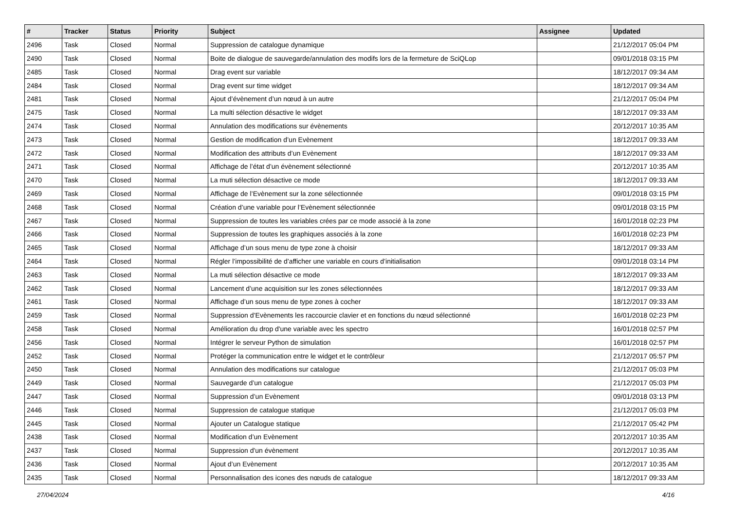| # | Tracker | Status | Priority | Subject | Assignee | Updated |
| --- | --- | --- | --- | --- | --- | --- |
| 2496 | Task | Closed | Normal | Suppression de catalogue dynamique | | 21/12/2017 05:04 PM |
| 2490 | Task | Closed | Normal | Boite de dialogue de sauvegarde/annulation des modifs lors de la fermeture de SciQLop | | 09/01/2018 03:15 PM |
| 2485 | Task | Closed | Normal | Drag event sur variable | | 18/12/2017 09:34 AM |
| 2484 | Task | Closed | Normal | Drag event sur time widget | | 18/12/2017 09:34 AM |
| 2481 | Task | Closed | Normal | Ajout d’évènement d’un nœud à un autre | | 21/12/2017 05:04 PM |
| 2475 | Task | Closed | Normal | La multi sélection désactive le widget | | 18/12/2017 09:33 AM |
| 2474 | Task | Closed | Normal | Annulation des modifications sur évènements | | 20/12/2017 10:35 AM |
| 2473 | Task | Closed | Normal | Gestion de modification d’un Evènement | | 18/12/2017 09:33 AM |
| 2472 | Task | Closed | Normal | Modification des attributs d’un Evènement | | 18/12/2017 09:33 AM |
| 2471 | Task | Closed | Normal | Affichage de l’état d’un évènement sélectionné | | 20/12/2017 10:35 AM |
| 2470 | Task | Closed | Normal | La muti sélection désactive ce mode | | 18/12/2017 09:33 AM |
| 2469 | Task | Closed | Normal | Affichage de l’Evènement sur la zone sélectionnée | | 09/01/2018 03:15 PM |
| 2468 | Task | Closed | Normal | Création d’une variable pour l’Evènement sélectionnée | | 09/01/2018 03:15 PM |
| 2467 | Task | Closed | Normal | Suppression de toutes les variables crées par ce mode associé à la zone | | 16/01/2018 02:23 PM |
| 2466 | Task | Closed | Normal | Suppression de toutes les graphiques associés à la zone | | 16/01/2018 02:23 PM |
| 2465 | Task | Closed | Normal | Affichage d’un sous menu de type zone à choisir | | 18/12/2017 09:33 AM |
| 2464 | Task | Closed | Normal | Régler l’impossibilité de d’afficher une variable en cours d’initialisation | | 09/01/2018 03:14 PM |
| 2463 | Task | Closed | Normal | La muti sélection désactive ce mode | | 18/12/2017 09:33 AM |
| 2462 | Task | Closed | Normal | Lancement d’une acquisition sur les zones sélectionnées | | 18/12/2017 09:33 AM |
| 2461 | Task | Closed | Normal | Affichage d’un sous menu de type zones à cocher | | 18/12/2017 09:33 AM |
| 2459 | Task | Closed | Normal | Suppression d’Evènements les raccourcie clavier et en fonctions du nœud sélectionné | | 16/01/2018 02:23 PM |
| 2458 | Task | Closed | Normal | Amélioration du drop d'une variable avec les spectro | | 16/01/2018 02:57 PM |
| 2456 | Task | Closed | Normal | Intégrer le serveur Python de simulation | | 16/01/2018 02:57 PM |
| 2452 | Task | Closed | Normal | Protéger la communication entre le widget et le contrôleur | | 21/12/2017 05:57 PM |
| 2450 | Task | Closed | Normal | Annulation des modifications sur catalogue | | 21/12/2017 05:03 PM |
| 2449 | Task | Closed | Normal | Sauvegarde d’un catalogue | | 21/12/2017 05:03 PM |
| 2447 | Task | Closed | Normal | Suppression d’un Evènement | | 09/01/2018 03:13 PM |
| 2446 | Task | Closed | Normal | Suppression de catalogue statique | | 21/12/2017 05:03 PM |
| 2445 | Task | Closed | Normal | Ajouter un Catalogue statique | | 21/12/2017 05:42 PM |
| 2438 | Task | Closed | Normal | Modification d’un Evènement | | 20/12/2017 10:35 AM |
| 2437 | Task | Closed | Normal | Suppression d'un évènement | | 20/12/2017 10:35 AM |
| 2436 | Task | Closed | Normal | Ajout d’un Evènement | | 20/12/2017 10:35 AM |
| 2435 | Task | Closed | Normal | Personnalisation des icones des nœuds de catalogue | | 18/12/2017 09:33 AM |
27/04/2024 4/16